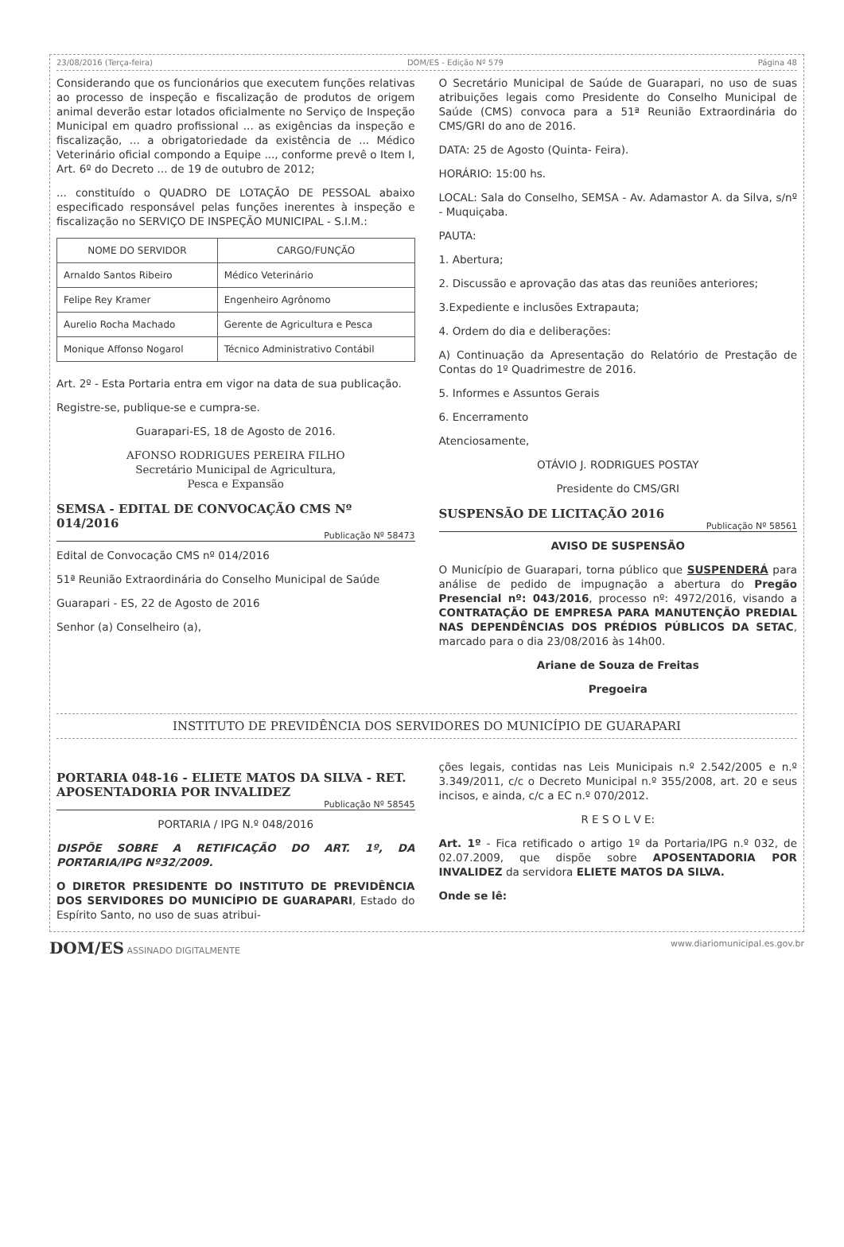23/08/2016 (Terça-feira) DOM/ES - Edição Nº 579 Página 48
Considerando que os funcionários que executem funções relativas ao processo de inspeção e fiscalização de produtos de origem animal deverão estar lotados oficialmente no Serviço de Inspeção Municipal em quadro profissional ... as exigências da inspeção e fiscalização, ... a obrigatoriedade da existência de ... Médico Veterinário oficial compondo a Equipe ..., conforme prevê o Item I, Art. 6º do Decreto ... de 19 de outubro de 2012;
... constituído o QUADRO DE LOTAÇÃO DE PESSOAL abaixo especificado responsável pelas funções inerentes à inspeção e fiscalização no SERVIÇO DE INSPEÇÃO MUNICIPAL - S.I.M.:
| NOME DO SERVIDOR | CARGO/FUNÇÃO |
| --- | --- |
| Arnaldo Santos Ribeiro | Médico Veterinário |
| Felipe Rey Kramer | Engenheiro Agrônomo |
| Aurelio Rocha Machado | Gerente de Agricultura e Pesca |
| Monique Affonso Nogarol | Técnico Administrativo Contábil |
Art. 2º - Esta Portaria entra em vigor na data de sua publicação.
Registre-se, publique-se e cumpra-se.
Guarapari-ES, 18 de Agosto de 2016.
AFONSO RODRIGUES PEREIRA FILHO
Secretário Municipal de Agricultura,
Pesca e Expansão
SEMSA - EDITAL DE CONVOCAÇÃO CMS Nº 014/2016
Publicação Nº 58473
Edital de Convocação CMS nº 014/2016
51ª Reunião Extraordinária do Conselho Municipal de Saúde
Guarapari - ES, 22 de Agosto de 2016
Senhor (a) Conselheiro (a),
O Secretário Municipal de Saúde de Guarapari, no uso de suas atribuições legais como Presidente do Conselho Municipal de Saúde (CMS) convoca para a 51ª Reunião Extraordinária do CMS/GRI do ano de 2016.
DATA: 25 de Agosto (Quinta- Feira).
HORÁRIO: 15:00 hs.
LOCAL: Sala do Conselho, SEMSA - Av. Adamastor A. da Silva, s/nº - Muquiçaba.
PAUTA:
1. Abertura;
2. Discussão e aprovação das atas das reuniões anteriores;
3.Expediente e inclusões Extrapauta;
4. Ordem do dia e deliberações:
A) Continuação da Apresentação do Relatório de Prestação de Contas do 1º Quadrimestre de 2016.
5. Informes e Assuntos Gerais
6. Encerramento
Atenciosamente,
OTÁVIO J. RODRIGUES POSTAY
Presidente do CMS/GRI
SUSPENSÃO DE LICITAÇÃO 2016
Publicação Nº 58561
AVISO DE SUSPENSÃO
O Município de Guarapari, torna público que SUSPENDERÁ para análise de pedido de impugnação a abertura do Pregão Presencial nº: 043/2016, processo nº: 4972/2016, visando a CONTRATAÇÃO DE EMPRESA PARA MANUTENÇÃO PREDIAL NAS DEPENDÊNCIAS DOS PRÉDIOS PÚBLICOS DA SETAC, marcado para o dia 23/08/2016 às 14h00.
Ariane de Souza de Freitas
Pregoeira
INSTITUTO DE PREVIDÊNCIA DOS SERVIDORES DO MUNICÍPIO DE GUARAPARI
PORTARIA 048-16 - ELIETE MATOS DA SILVA - RET. APOSENTADORIA POR INVALIDEZ
Publicação Nº 58545
PORTARIA / IPG N.º 048/2016
DISPÕE SOBRE A RETIFICAÇÃO DO ART. 1º, DA PORTARIA/IPG Nº32/2009.
O DIRETOR PRESIDENTE DO INSTITUTO DE PREVIDÊNCIA DOS SERVIDORES DO MUNICÍPIO DE GUARAPARI, Estado do Espírito Santo, no uso de suas atribui-
ções legais, contidas nas Leis Municipais n.º 2.542/2005 e n.º 3.349/2011, c/c o Decreto Municipal n.º 355/2008, art. 20 e seus incisos, e ainda, c/c a EC n.º 070/2012.
R E S O L V E:
Art. 1º - Fica retificado o artigo 1º da Portaria/IPG n.º 032, de 02.07.2009, que dispõe sobre APOSENTADORIA POR INVALIDEZ da servidora ELIETE MATOS DA SILVA.
Onde se lê:
DOM/ES ASSINADO DIGITALMENTE www.diariomunicipal.es.gov.br